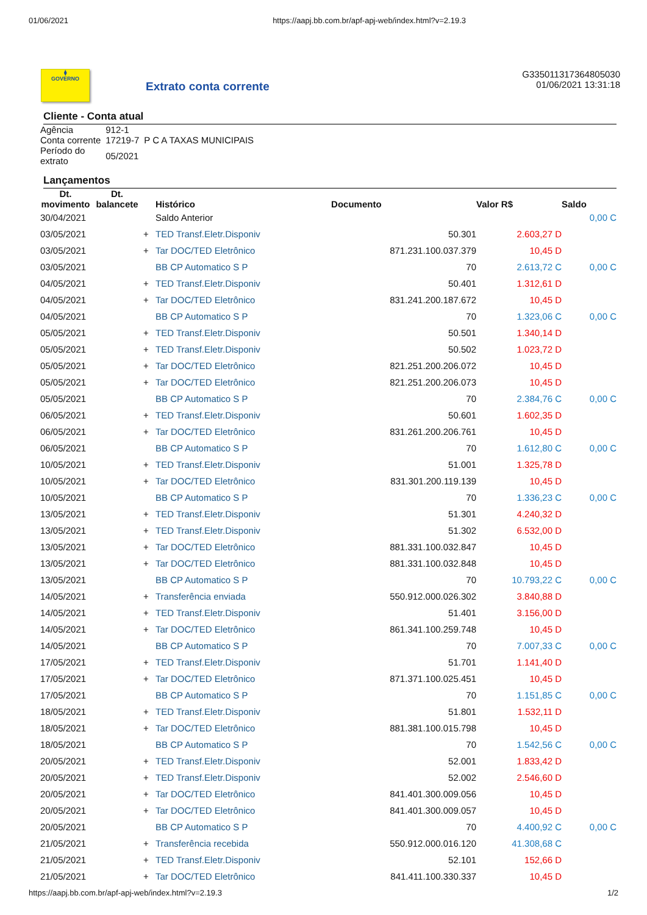01/06/2021 https://aapj.bb.com.br/apf-apj-web/index.html?v=2.19.3
⧫
GOVERNO
Extrato conta corrente
G335011317364805030
01/06/2021 13:31:18
Cliente - Conta atual
| Agência | 912-1 | |
| Conta corrente | 17219-7 | P C A TAXAS MUNICIPAIS |
| Período do extrato | 05/2021 | |
Lançamentos
| Dt. movimento | Dt. balancete | | Histórico | Documento | Valor R$ | Saldo |
| --- | --- | --- | --- | --- | --- | --- |
| 30/04/2021 | | | Saldo Anterior | | | 0,00 C |
| 03/05/2021 | | + | TED Transf.Eletr.Disponiv | 50.301 | 2.603,27 D | |
| 03/05/2021 | | + | Tar DOC/TED Eletrônico | 871.231.100.037.379 | 10,45 D | |
| 03/05/2021 | | | BB CP Automatico S P | 70 | 2.613,72 C | 0,00 C |
| 04/05/2021 | | + | TED Transf.Eletr.Disponiv | 50.401 | 1.312,61 D | |
| 04/05/2021 | | + | Tar DOC/TED Eletrônico | 831.241.200.187.672 | 10,45 D | |
| 04/05/2021 | | | BB CP Automatico S P | 70 | 1.323,06 C | 0,00 C |
| 05/05/2021 | | + | TED Transf.Eletr.Disponiv | 50.501 | 1.340,14 D | |
| 05/05/2021 | | + | TED Transf.Eletr.Disponiv | 50.502 | 1.023,72 D | |
| 05/05/2021 | | + | Tar DOC/TED Eletrônico | 821.251.200.206.072 | 10,45 D | |
| 05/05/2021 | | + | Tar DOC/TED Eletrônico | 821.251.200.206.073 | 10,45 D | |
| 05/05/2021 | | | BB CP Automatico S P | 70 | 2.384,76 C | 0,00 C |
| 06/05/2021 | | + | TED Transf.Eletr.Disponiv | 50.601 | 1.602,35 D | |
| 06/05/2021 | | + | Tar DOC/TED Eletrônico | 831.261.200.206.761 | 10,45 D | |
| 06/05/2021 | | | BB CP Automatico S P | 70 | 1.612,80 C | 0,00 C |
| 10/05/2021 | | + | TED Transf.Eletr.Disponiv | 51.001 | 1.325,78 D | |
| 10/05/2021 | | + | Tar DOC/TED Eletrônico | 831.301.200.119.139 | 10,45 D | |
| 10/05/2021 | | | BB CP Automatico S P | 70 | 1.336,23 C | 0,00 C |
| 13/05/2021 | | + | TED Transf.Eletr.Disponiv | 51.301 | 4.240,32 D | |
| 13/05/2021 | | + | TED Transf.Eletr.Disponiv | 51.302 | 6.532,00 D | |
| 13/05/2021 | | + | Tar DOC/TED Eletrônico | 881.331.100.032.847 | 10,45 D | |
| 13/05/2021 | | + | Tar DOC/TED Eletrônico | 881.331.100.032.848 | 10,45 D | |
| 13/05/2021 | | | BB CP Automatico S P | 70 | 10.793,22 C | 0,00 C |
| 14/05/2021 | | + | Transferência enviada | 550.912.000.026.302 | 3.840,88 D | |
| 14/05/2021 | | + | TED Transf.Eletr.Disponiv | 51.401 | 3.156,00 D | |
| 14/05/2021 | | + | Tar DOC/TED Eletrônico | 861.341.100.259.748 | 10,45 D | |
| 14/05/2021 | | | BB CP Automatico S P | 70 | 7.007,33 C | 0,00 C |
| 17/05/2021 | | + | TED Transf.Eletr.Disponiv | 51.701 | 1.141,40 D | |
| 17/05/2021 | | + | Tar DOC/TED Eletrônico | 871.371.100.025.451 | 10,45 D | |
| 17/05/2021 | | | BB CP Automatico S P | 70 | 1.151,85 C | 0,00 C |
| 18/05/2021 | | + | TED Transf.Eletr.Disponiv | 51.801 | 1.532,11 D | |
| 18/05/2021 | | + | Tar DOC/TED Eletrônico | 881.381.100.015.798 | 10,45 D | |
| 18/05/2021 | | | BB CP Automatico S P | 70 | 1.542,56 C | 0,00 C |
| 20/05/2021 | | + | TED Transf.Eletr.Disponiv | 52.001 | 1.833,42 D | |
| 20/05/2021 | | + | TED Transf.Eletr.Disponiv | 52.002 | 2.546,60 D | |
| 20/05/2021 | | + | Tar DOC/TED Eletrônico | 841.401.300.009.056 | 10,45 D | |
| 20/05/2021 | | + | Tar DOC/TED Eletrônico | 841.401.300.009.057 | 10,45 D | |
| 20/05/2021 | | | BB CP Automatico S P | 70 | 4.400,92 C | 0,00 C |
| 21/05/2021 | | + | Transferência recebida | 550.912.000.016.120 | 41.308,68 C | |
| 21/05/2021 | | + | TED Transf.Eletr.Disponiv | 52.101 | 152,66 D | |
| 21/05/2021 | | + | Tar DOC/TED Eletrônico | 841.411.100.330.337 | 10,45 D | |
https://aapj.bb.com.br/apf-apj-web/index.html?v=2.19.3 1/2